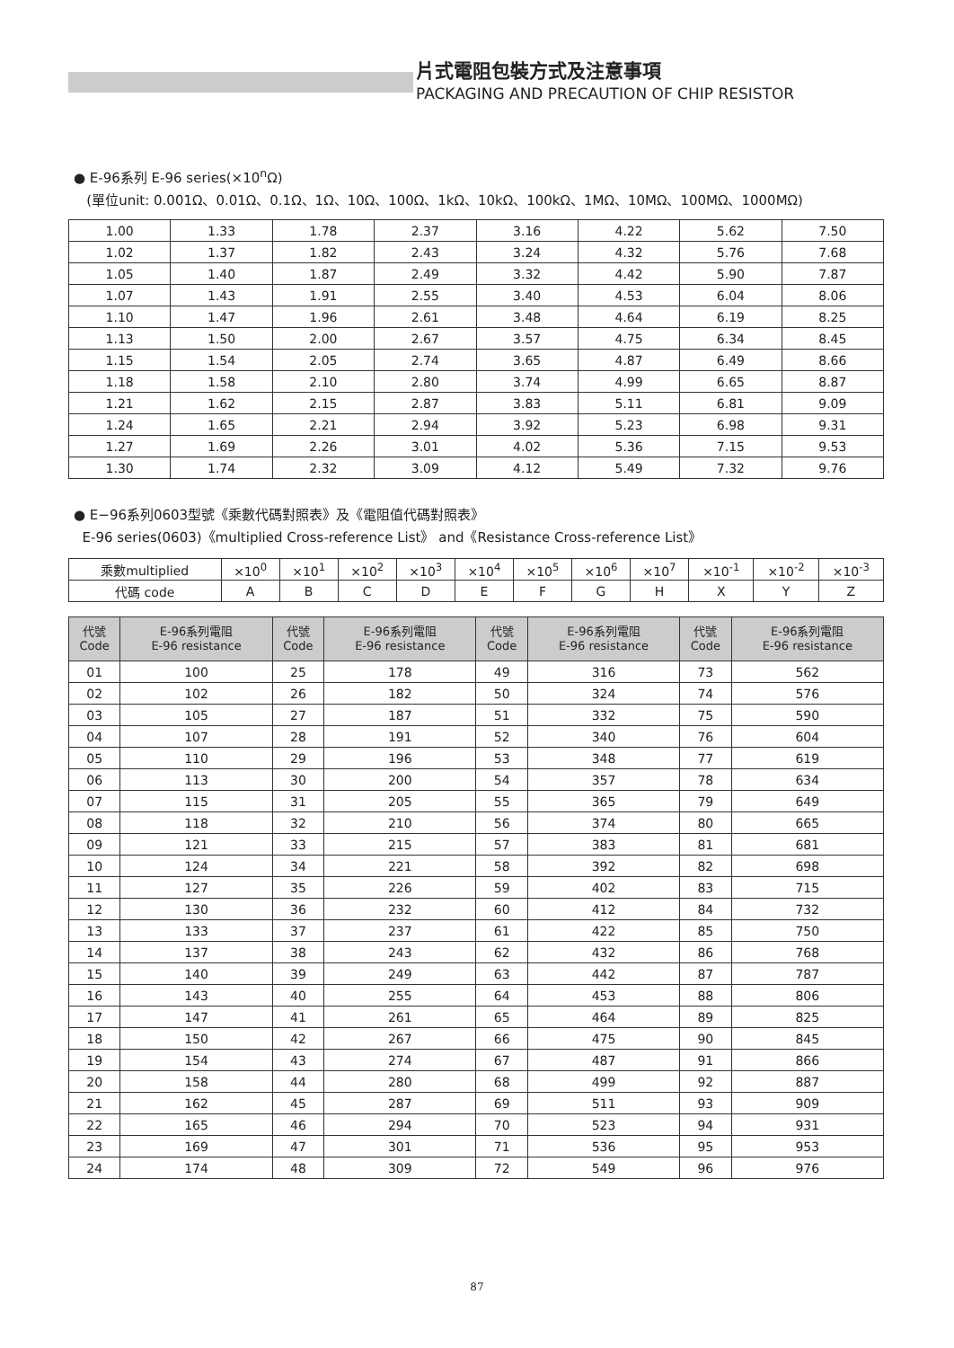片式電阻包裝方式及注意事項
PACKAGING AND PRECAUTION OF CHIP RESISTOR
● E-96系列 E-96 series(×10<sup>n</sup>Ω)
(單位unit: 0.001Ω、0.01Ω、0.1Ω、1Ω、10Ω、100Ω、1kΩ、10kΩ、100kΩ、1MΩ、10MΩ、100MΩ、1000MΩ)
| 1.00 | 1.33 | 1.78 | 2.37 | 3.16 | 4.22 | 5.62 | 7.50 |
| 1.02 | 1.37 | 1.82 | 2.43 | 3.24 | 4.32 | 5.76 | 7.68 |
| 1.05 | 1.40 | 1.87 | 2.49 | 3.32 | 4.42 | 5.90 | 7.87 |
| 1.07 | 1.43 | 1.91 | 2.55 | 3.40 | 4.53 | 6.04 | 8.06 |
| 1.10 | 1.47 | 1.96 | 2.61 | 3.48 | 4.64 | 6.19 | 8.25 |
| 1.13 | 1.50 | 2.00 | 2.67 | 3.57 | 4.75 | 6.34 | 8.45 |
| 1.15 | 1.54 | 2.05 | 2.74 | 3.65 | 4.87 | 6.49 | 8.66 |
| 1.18 | 1.58 | 2.10 | 2.80 | 3.74 | 4.99 | 6.65 | 8.87 |
| 1.21 | 1.62 | 2.15 | 2.87 | 3.83 | 5.11 | 6.81 | 9.09 |
| 1.24 | 1.65 | 2.21 | 2.94 | 3.92 | 5.23 | 6.98 | 9.31 |
| 1.27 | 1.69 | 2.26 | 3.01 | 4.02 | 5.36 | 7.15 | 9.53 |
| 1.30 | 1.74 | 2.32 | 3.09 | 4.12 | 5.49 | 7.32 | 9.76 |
● E−96系列0603型號《乘數代碼對照表》及《電阻值代碼對照表》
E-96 series(0603)《multiplied Cross-reference List》 and《Resistance Cross-reference List》
| 乘數multiplied | ×10<sup>0</sup> | ×10<sup>1</sup> | ×10<sup>2</sup> | ×10<sup>3</sup> | ×10<sup>4</sup> | ×10<sup>5</sup> | ×10<sup>6</sup> | ×10<sup>7</sup> | ×10<sup>-1</sup> | ×10<sup>-2</sup> | ×10<sup>-3</sup> |
| 代碼 code | A | B | C | D | E | F | G | H | X | Y | Z |
| 代號 Code | E-96系列電阻 E-96 resistance | 代號 Code | E-96系列電阻 E-96 resistance | 代號 Code | E-96系列電阻 E-96 resistance | 代號 Code | E-96系列電阻 E-96 resistance |
| --- | --- | --- | --- | --- | --- | --- | --- |
| 01 | 100 | 25 | 178 | 49 | 316 | 73 | 562 |
| 02 | 102 | 26 | 182 | 50 | 324 | 74 | 576 |
| 03 | 105 | 27 | 187 | 51 | 332 | 75 | 590 |
| 04 | 107 | 28 | 191 | 52 | 340 | 76 | 604 |
| 05 | 110 | 29 | 196 | 53 | 348 | 77 | 619 |
| 06 | 113 | 30 | 200 | 54 | 357 | 78 | 634 |
| 07 | 115 | 31 | 205 | 55 | 365 | 79 | 649 |
| 08 | 118 | 32 | 210 | 56 | 374 | 80 | 665 |
| 09 | 121 | 33 | 215 | 57 | 383 | 81 | 681 |
| 10 | 124 | 34 | 221 | 58 | 392 | 82 | 698 |
| 11 | 127 | 35 | 226 | 59 | 402 | 83 | 715 |
| 12 | 130 | 36 | 232 | 60 | 412 | 84 | 732 |
| 13 | 133 | 37 | 237 | 61 | 422 | 85 | 750 |
| 14 | 137 | 38 | 243 | 62 | 432 | 86 | 768 |
| 15 | 140 | 39 | 249 | 63 | 442 | 87 | 787 |
| 16 | 143 | 40 | 255 | 64 | 453 | 88 | 806 |
| 17 | 147 | 41 | 261 | 65 | 464 | 89 | 825 |
| 18 | 150 | 42 | 267 | 66 | 475 | 90 | 845 |
| 19 | 154 | 43 | 274 | 67 | 487 | 91 | 866 |
| 20 | 158 | 44 | 280 | 68 | 499 | 92 | 887 |
| 21 | 162 | 45 | 287 | 69 | 511 | 93 | 909 |
| 22 | 165 | 46 | 294 | 70 | 523 | 94 | 931 |
| 23 | 169 | 47 | 301 | 71 | 536 | 95 | 953 |
| 24 | 174 | 48 | 309 | 72 | 549 | 96 | 976 |
87